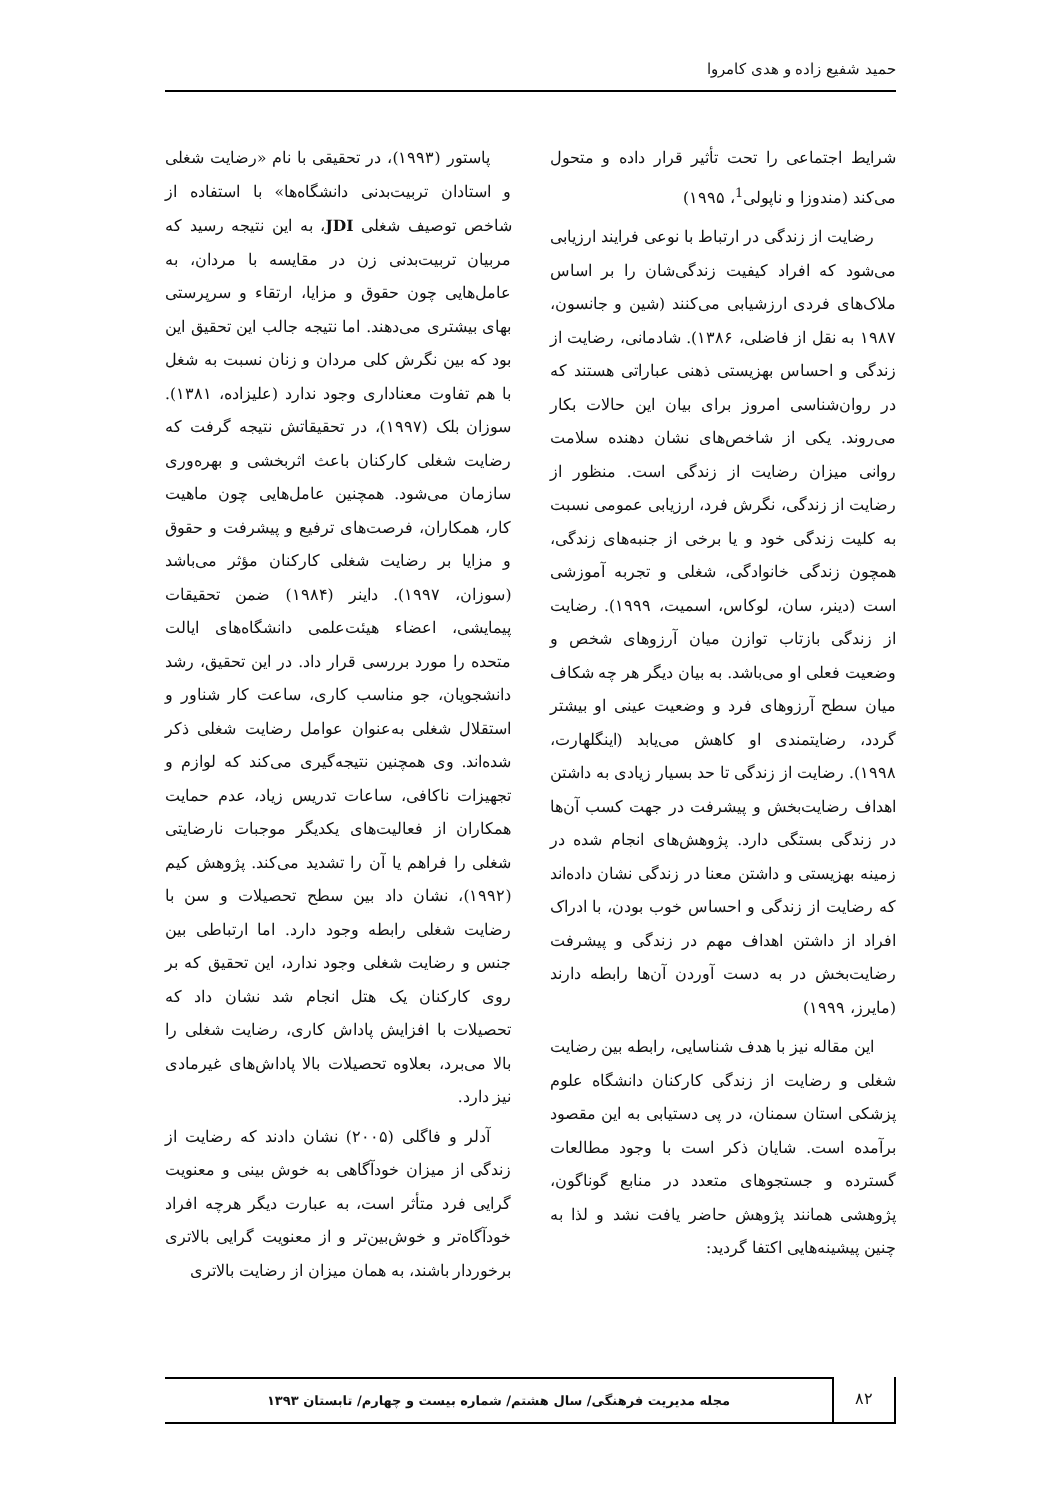حمید شفیع زاده و هدی کامروا
شرایط اجتماعی را تحت تأثیر قرار داده و متحول می‌کند (مندوزا و ناپولی<sup>1</sup>، ۱۹۹۵)
رضایت از زندگی در ارتباط با نوعی فرایند ارزیابی می‌شود که افراد کیفیت زندگی‌شان را بر اساس ملاک‌های فردی ارزشیابی می‌کنند (شین و جانسون، ۱۹۸۷ به نقل از فاضلی، ۱۳۸۶). شادمانی، رضایت از زندگی و احساس بهزیستی ذهنی عباراتی هستند که در روان‌شناسی امروز برای بیان این حالات بکار می‌روند. یکی از شاخص‌های نشان دهنده سلامت روانی میزان رضایت از زندگی است. منظور از رضایت از زندگی، نگرش فرد، ارزیابی عمومی نسبت به کلیت زندگی خود و یا برخی از جنبه‌های زندگی، همچون زندگی خانوادگی، شغلی و تجربه آموزشی است (دینر، سان، لوکاس، اسمیت، ۱۹۹۹). رضایت از زندگی بازتاب توازن میان آرزوهای شخص و وضعیت فعلی او می‌باشد. به بیان دیگر هر چه شکاف میان سطح آرزوهای فرد و وضعیت عینی او بیشتر گردد، رضایتمندی او کاهش می‌یابد (اینگلهارت، ۱۹۹۸). رضایت از زندگی تا حد بسیار زیادی به داشتن اهداف رضایت‌بخش و پیشرفت در جهت کسب آن‌ها در زندگی بستگی دارد. پژوهش‌های انجام شده در زمینه بهزیستی و داشتن معنا در زندگی نشان داده‌اند که رضایت از زندگی و احساس خوب بودن، با ادراک افراد از داشتن اهداف مهم در زندگی و پیشرفت رضایت‌بخش در به دست آوردن آن‌ها رابطه دارند (مایرز، ۱۹۹۹)
این مقاله نیز با هدف شناسایی، رابطه بین رضایت شغلی و رضایت از زندگی کارکنان دانشگاه علوم پزشکی استان سمنان، در پی دستیابی به این مقصود برآمده است. شایان ذکر است با وجود مطالعات گسترده و جستجوهای متعدد در منابع گوناگون، پژوهشی همانند پژوهش حاضر یافت نشد و لذا به چنین پیشینه‌هایی اکتفا گردید:
پاستور (۱۹۹۳)، در تحقیقی با نام «رضایت شغلی و استادان تربیت‌بدنی دانشگاه‌ها» با استفاده از شاخص توصیف شغلی JDI، به این نتیجه رسید که مربیان تربیت‌بدنی زن در مقایسه با مردان، به عامل‌هایی چون حقوق و مزایا، ارتقاء و سرپرستی بهای بیشتری می‌دهند. اما نتیجه جالب این تحقیق این بود که بین نگرش کلی مردان و زنان نسبت به شغل با هم تفاوت معناداری وجود ندارد (علیزاده، ۱۳۸۱). سوزان بلک (۱۹۹۷)، در تحقیقاتش نتیجه گرفت که رضایت شغلی کارکنان باعث اثربخشی و بهره‌وری سازمان می‌شود. همچنین عامل‌هایی چون ماهیت کار، همکاران، فرصت‌های ترفیع و پیشرفت و حقوق و مزایا بر رضایت شغلی کارکنان مؤثر می‌باشد (سوزان، ۱۹۹۷). داینر (۱۹۸۴) ضمن تحقیقات پیمایشی، اعضاء هیئت‌علمی دانشگاه‌های ایالت متحده را مورد بررسی قرار داد. در این تحقیق، رشد دانشجویان، جو مناسب کاری، ساعت کار شناور و استقلال شغلی به‌عنوان عوامل رضایت شغلی ذکر شده‌اند. وی همچنین نتیجه‌گیری می‌کند که لوازم و تجهیزات ناکافی، ساعات تدریس زیاد، عدم حمایت همکاران از فعالیت‌های یکدیگر موجبات نارضایتی شغلی را فراهم یا آن را تشدید می‌کند. پژوهش کیم (۱۹۹۲)، نشان داد بین سطح تحصیلات و سن با رضایت شغلی رابطه وجود دارد. اما ارتباطی بین جنس و رضایت شغلی وجود ندارد، این تحقیق که بر روی کارکنان یک هتل انجام شد نشان داد که تحصیلات با افزایش پاداش کاری، رضایت شغلی را بالا می‌برد، بعلاوه تحصیلات بالا پاداش‌های غیرمادی نیز دارد.
آدلر و فاگلی (۲۰۰۵) نشان دادند که رضایت از زندگی از میزان خودآگاهی به خوش بینی و معنویت گرایی فرد متأثر است، به عبارت دیگر هرچه افراد خودآگاه‌تر و خوش‌بین‌تر و از معنویت گرایی بالاتری برخوردار باشند، به همان میزان از رضایت بالاتری
۸۲
مجله مدیریت فرهنگی/ سال هشتم/ شماره بیست و چهارم/ تابستان ۱۳۹۳